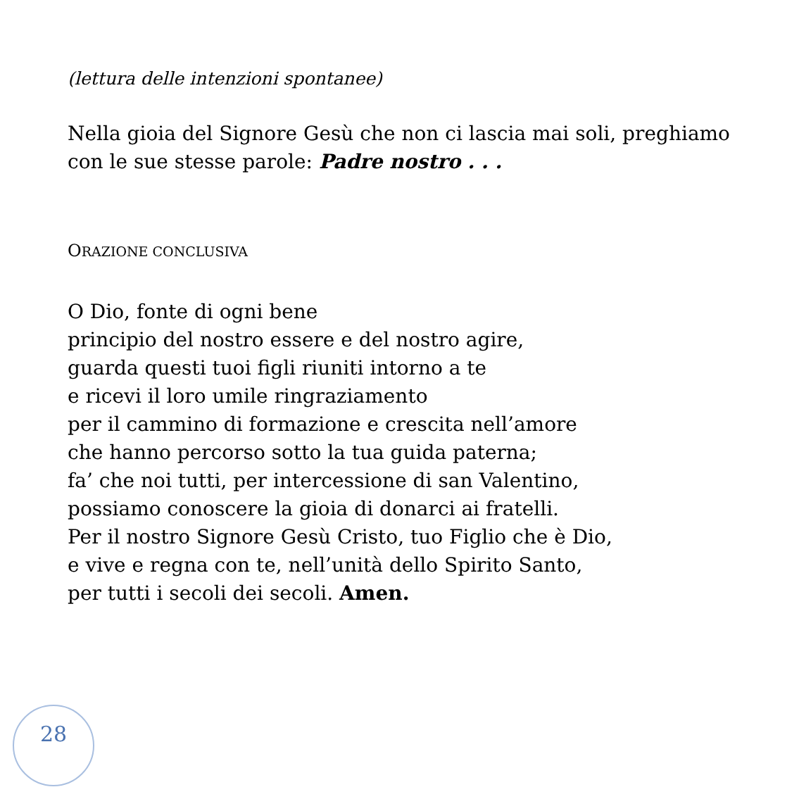(lettura delle intenzioni spontanee)
Nella gioia del Signore Gesù che non ci lascia mai soli, preghiamo
con le sue stesse parole: Padre nostro . . .
ORAZIONE CONCLUSIVA
O Dio, fonte di ogni bene
principio del nostro essere e del nostro agire,
guarda questi tuoi figli riuniti intorno a te
e ricevi il loro umile ringraziamento
per il cammino di formazione e crescita nell’amore
che hanno percorso sotto la tua guida paterna;
fa’ che noi tutti, per intercessione di san Valentino,
possiamo conoscere la gioia di donarci ai fratelli.
Per il nostro Signore Gesù Cristo, tuo Figlio che è Dio,
e vive e regna con te, nell’unità dello Spirito Santo,
per tutti i secoli dei secoli. Amen.
28